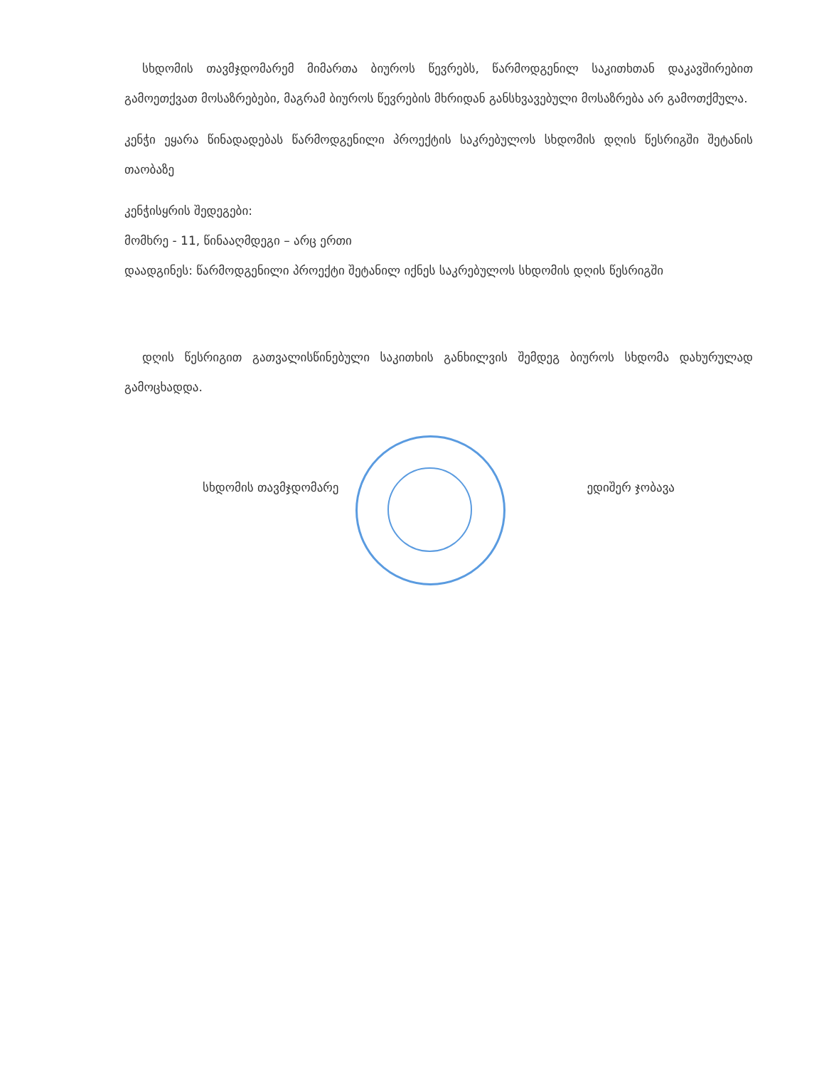სხდომის თავმჯდომარემ მიმართა ბიუროს წევრებს, წარმოდგენილ საკითხთან დაკავშირებით გამოეთქვათ მოსაზრებები, მაგრამ ბიუროს წევრების მხრიდან განსხვავებული მოსაზრება არ გამოთქმულა.
კენჭი ეყარა წინადადებას წარმოდგენილი პროექტის საკრებულოს სხდომის დღის წესრიგში შეტანის თაობაზე
კენჭისყრის შედეგები:
მომხრე - 11, წინააღმდეგი – არც ერთი
დაადგინეს: წარმოდგენილი პროექტი შეტანილ იქნეს საკრებულოს სხდომის დღის წესრიგში
დღის წესრიგით გათვალისწინებული საკითხის განხილვის შემდეგ ბიუროს სხდომა დახურულად გამოცხადდა.
სხდომის თავმჯდომარე ედიშერ ჯობავა